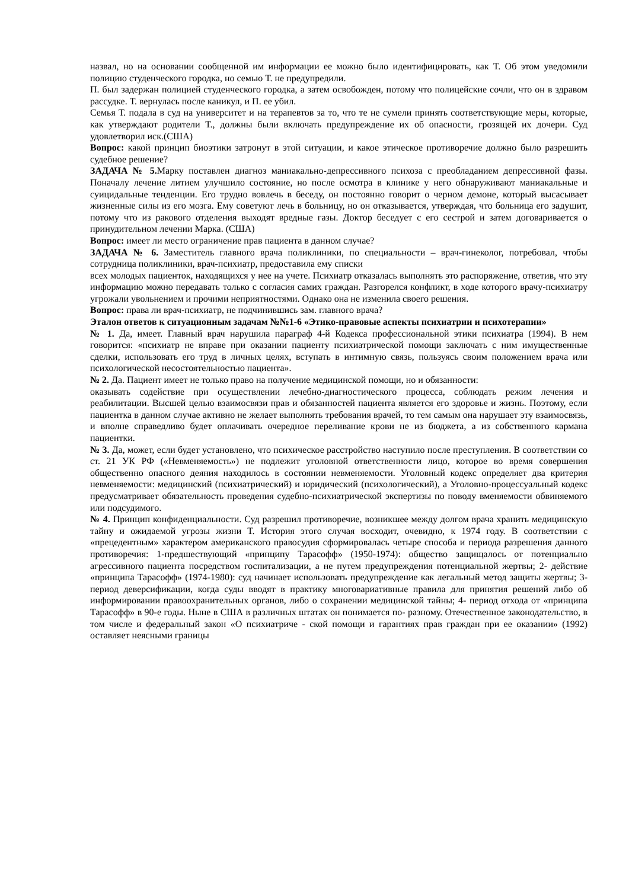назвал, но на основании сообщенной им информации ее можно было идентифицировать, как Т. Об этом уведомили полицию студенческого городка, но семью Т. не предупредили.
П. был задержан полицией студенческого городка, а затем освобожден, потому что полицейские сочли, что он в здравом рассудке. Т. вернулась после каникул, и П. ее убил.
Семья Т. подала в суд на университет и на терапевтов за то, что те не сумели принять соответствующие меры, которые, как утверждают родители Т., должны были включать предупреждение их об опасности, грозящей их дочери. Суд удовлетворил иск.(США)
Вопрос: какой принцип биоэтики затронут в этой ситуации, и какое этическое противоречие должно было разрешить судебное решение?
ЗАДАЧА № 5. Марку поставлен диагноз маниакально-депрессивного психоза с преобладанием депрессивной фазы. Поначалу лечение литием улучшило состояние, но после осмотра в клинике у него обнаруживают маниакальные и суицидальные тенденции. Его трудно вовлечь в беседу, он постоянно говорит о черном демоне, который высасывает жизненные силы из его мозга. Ему советуют лечь в больницу, но он отказывается, утверждая, что больница его задушит, потому что из ракового отделения выходят вредные газы. Доктор беседует с его сестрой и затем договаривается о принудительном лечении Марка. (США)
Вопрос: имеет ли место ограничение прав пациента в данном случае?
ЗАДАЧА № 6. Заместитель главного врача поликлиники, по специальности – врач-гинеколог, потребовал, чтобы сотрудница поликлиники, врач-психиатр, предоставила ему списки
всех молодых пациенток, находящихся у нее на учете. Психиатр отказалась выполнять это распоряжение, ответив, что эту информацию можно передавать только с согласия самих граждан. Разгорелся конфликт, в ходе которого врачу-психиатру угрожали увольнением и прочими неприятностями. Однако она не изменила своего решения.
Вопрос: права ли врач-психиатр, не подчинившись зам. главного врача?
Эталон ответов к ситуационным задачам №№1-6 «Этико-правовые аспекты психиатрии и психотерапии»
№ 1. Да, имеет. Главный врач нарушила параграф 4-й Кодекса профессиональной этики психиатра (1994). В нем говорится: «психиатр не вправе при оказании пациенту психиатрической помощи заключать с ним имущественные сделки, использовать его труд в личных целях, вступать в интимную связь, пользуясь своим положением врача или психологической несостоятельностью пациента».
№ 2. Да. Пациент имеет не только право на получение медицинской помощи, но и обязанности:
оказывать содействие при осуществлении лечебно-диагностического процесса, соблюдать режим лечения и реабилитации. Высшей целью взаимосвязи прав и обязанностей пациента является его здоровье и жизнь. Поэтому, если пациентка в данном случае активно не желает выполнять требования врачей, то тем самым она нарушает эту взаимосвязь, и вполне справедливо будет оплачивать очередное переливание крови не из бюджета, а из собственного кармана пациентки.
№ 3. Да, может, если будет установлено, что психическое расстройство наступило после преступления. В соответствии со ст. 21 УК РФ («Невменяемость») не подлежит уголовной ответственности лицо, которое во время совершения общественно опасного деяния находилось в состоянии невменяемости. Уголовный кодекс определяет два критерия невменяемости: медицинский (психиатрический) и юридический (психологический), а Уголовно-процессуальный кодекс предусматривает обязательность проведения судебно-психиатрической экспертизы по поводу вменяемости обвиняемого или подсудимого.
№ 4. Принцип конфиденциальности. Суд разрешил противоречие, возникшее между долгом врача хранить медицинскую тайну и ожидаемой угрозы жизни Т. История этого случая восходит, очевидно, к 1974 году. В соответствии с «прецедентным» характером американского правосудия сформировалась четыре способа и периода разрешения данного противоречия: 1-предшествующий «принципу Тарасофф» (1950-1974): общество защищалось от потенциально агрессивного пациента посредством госпитализации, а не путем предупреждения потенциальной жертвы; 2- действие «принципа Тарасофф» (1974-1980): суд начинает использовать предупреждение как легальный метод защиты жертвы; 3-период деверсификации, когда суды вводят в практику многовариативные правила для принятия решений либо об информировании правоохранительных органов, либо о сохранении медицинской тайны; 4- период отхода от «принципа Тарасофф» в 90-е годы. Ныне в США в различных штатах он понимается по- разному. Отечественное законодательство, в том числе и федеральный закон «О психиатриче - ской помощи и гарантиях прав граждан при ее оказании» (1992) оставляет неясными границы